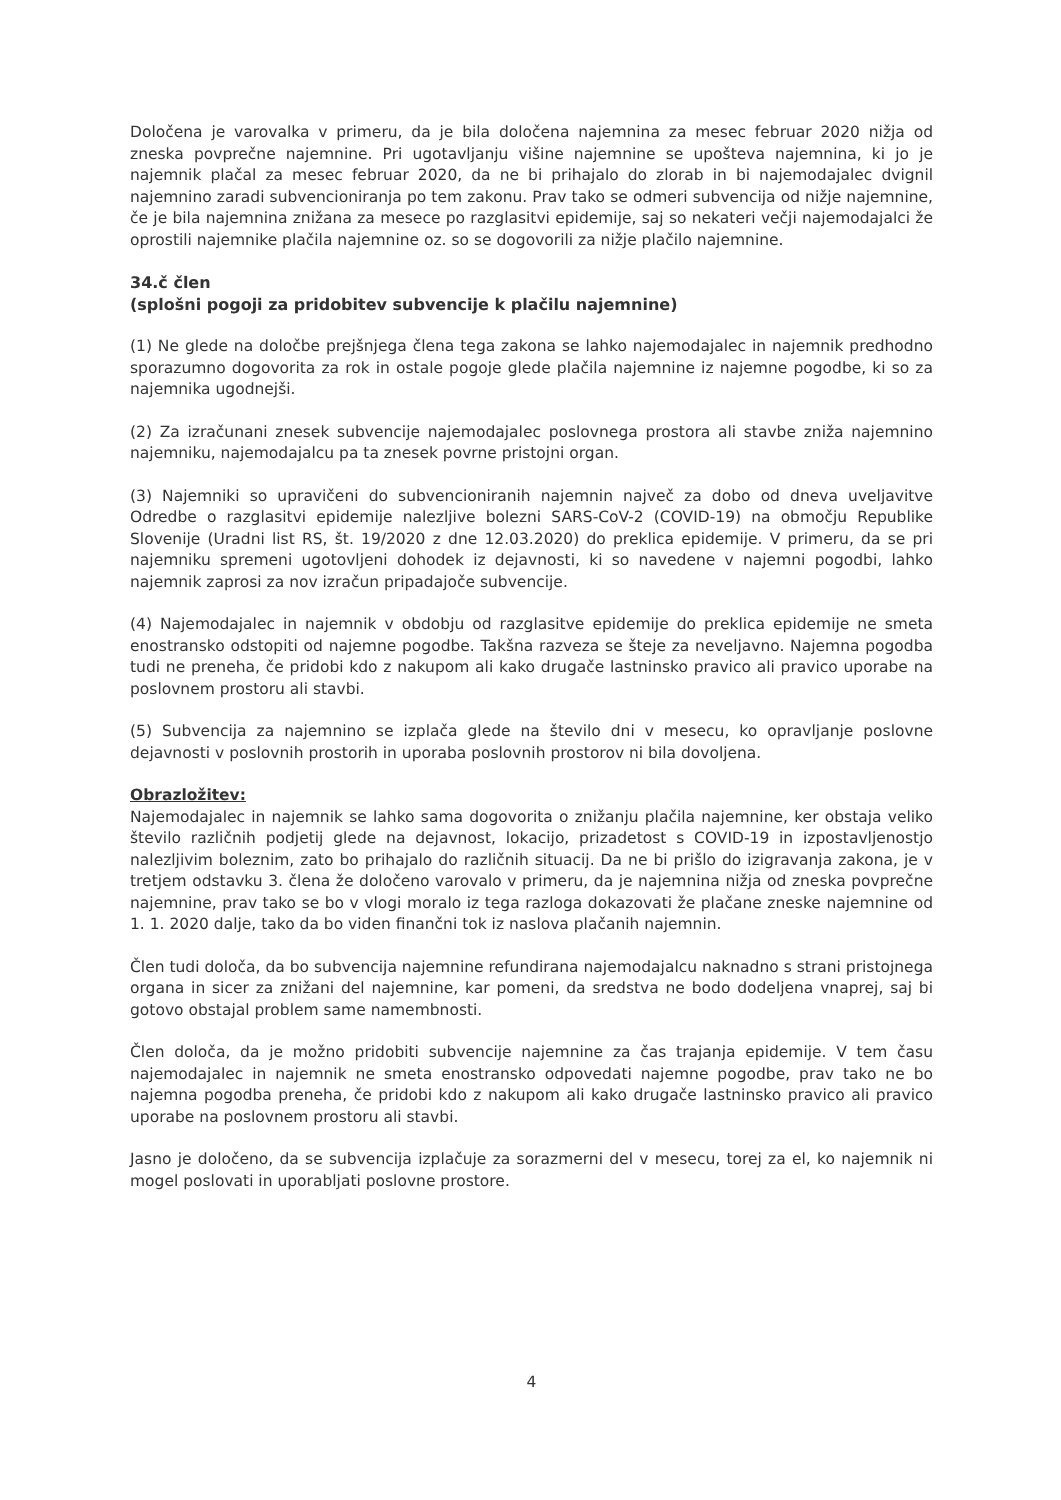Določena je varovalka v primeru, da je bila določena najemnina za mesec februar 2020 nižja od zneska povprečne najemnine. Pri ugotavljanju višine najemnine se upošteva najemnina, ki jo je najemnik plačal za mesec februar 2020, da ne bi prihajalo do zlorab in bi najemodajalec dvignil najemnino zaradi subvencioniranja po tem zakonu. Prav tako se odmeri subvencija od nižje najemnine, če je bila najemnina znižana za mesece po razglasitvi epidemije, saj so nekateri večji najemodajalci že oprostili najemnike plačila najemnine oz. so se dogovorili za nižje plačilo najemnine.
34.č člen
(splošni pogoji za pridobitev subvencije k plačilu najemnine)
(1) Ne glede na določbe prejšnjega člena tega zakona se lahko najemodajalec in najemnik predhodno sporazumno dogovorita za rok in ostale pogoje glede plačila najemnine iz najemne pogodbe, ki so za najemnika ugodnejši.
(2) Za izračunani znesek subvencije najemodajalec poslovnega prostora ali stavbe zniža najemnino najemniku, najemodajalcu pa ta znesek povrne pristojni organ.
(3) Najemniki so upravičeni do subvencioniranih najemnin največ za dobo od dneva uveljavitve Odredbe o razglasitvi epidemije nalezljive bolezni SARS-CoV-2 (COVID-19) na območju Republike Slovenije (Uradni list RS, št. 19/2020 z dne 12.03.2020) do preklica epidemije. V primeru, da se pri najemniku spremeni ugotovljeni dohodek iz dejavnosti, ki so navedene v najemni pogodbi, lahko najemnik zaprosi za nov izračun pripadajoče subvencije.
(4) Najemodajalec in najemnik v obdobju od razglasitve epidemije do preklica epidemije ne smeta enostransko odstopiti od najemne pogodbe. Takšna razveza se šteje za neveljavno. Najemna pogodba tudi ne preneha, če pridobi kdo z nakupom ali kako drugače lastninsko pravico ali pravico uporabe na poslovnem prostoru ali stavbi.
(5) Subvencija za najemnino se izplača glede na število dni v mesecu, ko opravljanje poslovne dejavnosti v poslovnih prostorih in uporaba poslovnih prostorov ni bila dovoljena.
Obrazložitev:
Najemodajalec in najemnik se lahko sama dogovorita o znižanju plačila najemnine, ker obstaja veliko število različnih podjetij glede na dejavnost, lokacijo, prizadetost s COVID-19 in izpostavljenostjo nalezljivim boleznim, zato bo prihajalo do različnih situacij. Da ne bi prišlo do izigravanja zakona, je v tretjem odstavku 3. člena že določeno varovalo v primeru, da je najemnina nižja od zneska povprečne najemnine, prav tako se bo v vlogi moralo iz tega razloga dokazovati že plačane zneske najemnine od 1. 1. 2020 dalje, tako da bo viden finančni tok iz naslova plačanih najemnin.
Člen tudi določa, da bo subvencija najemnine refundirana najemodajalcu naknadno s strani pristojnega organa in sicer za znižani del najemnine, kar pomeni, da sredstva ne bodo dodeljena vnaprej, saj bi gotovo obstajal problem same namembnosti.
Člen določa, da je možno pridobiti subvencije najemnine za čas trajanja epidemije. V tem času najemodajalec in najemnik ne smeta enostransko odpovedati najemne pogodbe, prav tako ne bo najemna pogodba preneha, če pridobi kdo z nakupom ali kako drugače lastninsko pravico ali pravico uporabe na poslovnem prostoru ali stavbi.
Jasno je določeno, da se subvencija izplačuje za sorazmerni del v mesecu, torej za el, ko najemnik ni mogel poslovati in uporabljati poslovne prostore.
4